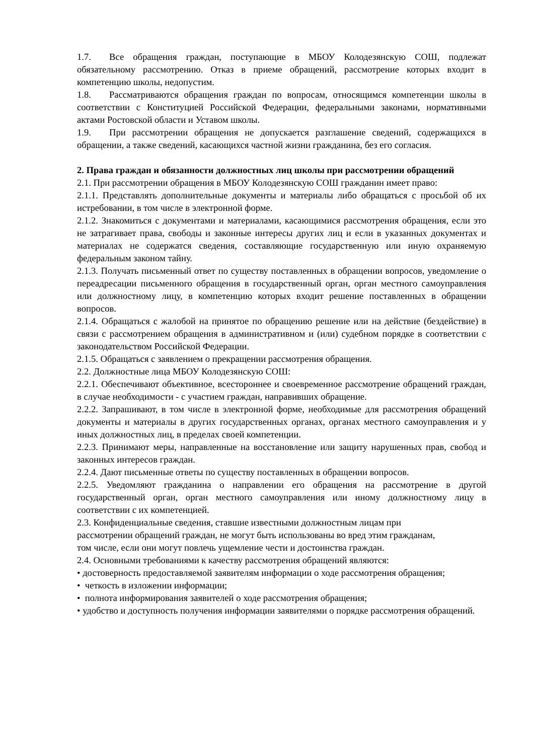1.7. Все обращения граждан, поступающие в МБОУ Колодезянскую СОШ, подлежат обязательному рассмотрению. Отказ в приеме обращений, рассмотрение которых входит в компетенцию школы, недопустим.
1.8. Рассматриваются обращения граждан по вопросам, относящимся компетенции школы в соответствии с Конституцией Российской Федерации, федеральными законами, нормативными актами Ростовской области и Уставом школы.
1.9. При рассмотрении обращения не допускается разглашение сведений, содержащихся в обращении, а также сведений, касающихся частной жизни гражданина, без его согласия.
2. Права граждан и обязанности должностных лиц школы при рассмотрении обращений
2.1. При рассмотрении обращения в МБОУ Колодезянскую СОШ гражданин имеет право:
2.1.1. Представлять дополнительные документы и материалы либо обращаться с просьбой об их истребовании, в том числе в электронной форме.
2.1.2. Знакомиться с документами и материалами, касающимися рассмотрения обращения, если это не затрагивает права, свободы и законные интересы других лиц и если в указанных документах и материалах не содержатся сведения, составляющие государственную или иную охраняемую федеральным законом тайну.
2.1.3. Получать письменный ответ по существу поставленных в обращении вопросов, уведомление о переадресации письменного обращения в государственный орган, орган местного самоуправления или должностному лицу, в компетенцию которых входит решение поставленных в обращении вопросов.
2.1.4. Обращаться с жалобой на принятое по обращению решение или на действие (бездействие) в связи с рассмотрением обращения в административном и (или) судебном порядке в соответствии с законодательством Российской Федерации.
2.1.5. Обращаться с заявлением о прекращении рассмотрения обращения.
2.2. Должностные лица МБОУ Колодезянскую СОШ:
2.2.1. Обеспечивают объективное, всестороннее и своевременное рассмотрение обращений граждан, в случае необходимости - с участием граждан, направивших обращение.
2.2.2. Запрашивают, в том числе в электронной форме, необходимые для рассмотрения обращений документы и материалы в других государственных органах, органах местного самоуправления и у иных должностных лиц, в пределах своей компетенции.
2.2.3. Принимают меры, направленные на восстановление или защиту нарушенных прав, свобод и законных интересов граждан.
2.2.4. Дают письменные ответы по существу поставленных в обращении вопросов.
2.2.5. Уведомляют гражданина о направлении его обращения на рассмотрение в другой государственный орган, орган местного самоуправления или иному должностному лицу в соответствии с их компетенцией.
2.3. Конфиденциальные сведения, ставшие известными должностным лицам при рассмотрении обращений граждан, не могут быть использованы во вред этим гражданам, том числе, если они могут повлечь ущемление чести и достоинства граждан.
2.4. Основными требованиями к качеству рассмотрения обращений являются:
• достоверность предоставляемой заявителям информации о ходе рассмотрения обращения;
• четкость в изложении информации;
• полнота информирования заявителей о ходе рассмотрения обращения;
• удобство и доступность получения информации заявителями о порядке рассмотрения обращений.